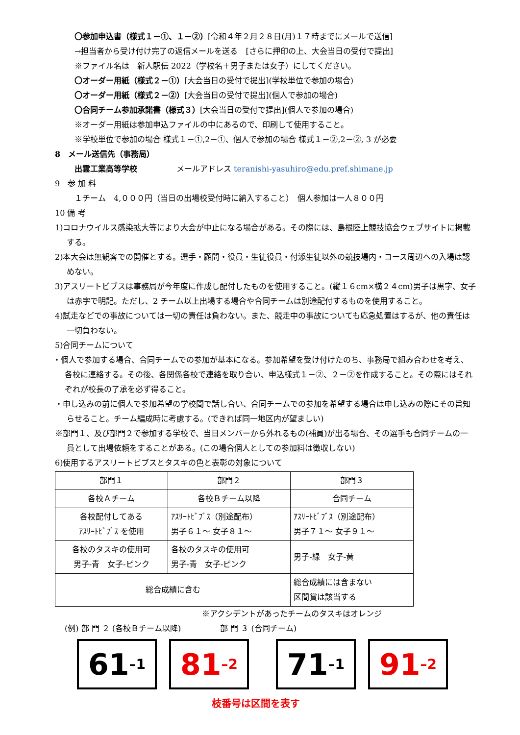〇参加申込書（様式１－①、１－②）[令和４年２月２８日(月)１７時までにメールで送信]
→担当者から受け付け完了の返信メールを送る　[さらに押印の上、大会当日の受付で提出]
※ファイル名は　新人駅伝 2022（学校名＋男子または女子）にしてください。
〇オーダー用紙（様式２－①）[大会当日の受付で提出](学校単位で参加の場合)
〇オーダー用紙（様式２－②）[大会当日の受付で提出](個人で参加の場合)
〇合同チーム参加承諾書（様式３）[大会当日の受付で提出](個人で参加の場合)
※オーダー用紙は参加申込ファイルの中にあるので、印刷して使用すること。
※学校単位で参加の場合 様式１－①,2－①、個人で参加の場合 様式１－②,2－②, 3 が必要
8　メール送信先（事務局）
出雲工業高等学校　　　　　メールアドレス teranishi-yasuhiro@edu.pref.shimane.jp
9　参 加 料
１チーム　4,０００円（当日の出場校受付時に納入すること）　個人参加は一人８００円
10 備 考
1)コロナウイルス感染拡大等により大会が中止になる場合がある。その際には、島根陸上競技協会ウェブサイトに掲載する。
2)本大会は無観客での開催とする。選手・顧問・役員・生徒役員・付添生徒以外の競技場内・コース周辺への入場は認めない。
3)アスリートビブスは事務局が今年度に作成し配付したものを使用すること。(縦１６cm×横２４cm)男子は黒字、女子は赤字で明記。ただし、2 チーム以上出場する場合や合同チームは別途配付するものを使用すること。
4)試走などでの事故については一切の責任は負わない。また、競走中の事故についても応急処置はするが、他の責任は一切負わない。
5)合同チームについて
・個人で参加する場合、合同チームでの参加が基本になる。参加希望を受け付けたのち、事務局で組み合わせを考え、各校に連絡する。その後、各関係各校で連絡を取り合い、申込様式１－②、２－②を作成すること。その際にはそれぞれが校長の了承を必ず得ること。
・申し込みの前に個人で参加希望の学校間で話し合い、合同チームでの参加を希望する場合は申し込みの際にその旨知らせること。チーム編成時に考慮する。(できれば同一地区内が望ましい)
※部門１、及び部門２で参加する学校で、当日メンバーから外れるもの(補員)が出る場合、その選手も合同チームの一員として出場依頼をすることがある。(この場合個人としての参加料は徴収しない)
6)使用するアスリートビブスとタスキの色と表彰の対象について
| 部門１ | 部門２ | 部門３ |
| 各校Ａチーム | 各校Ｂチーム以降 | 合同チーム |
| 各校配付してある ｱｽﾘｰﾄﾋﾞﾌﾞｽ を使用 | ｱｽﾘｰﾄﾋﾞﾌﾞｽ（別途配布） 男子６１～ 女子８１～ | ｱｽﾘｰﾄﾋﾞﾌﾞｽ（別途配布） 男子７１～ 女子９１～ |
| 各校のタスキの使用可 男子-青 女子-ピンク | 各校のタスキの使用可 男子-青 女子-ピンク | 男子-緑 女子-黄 |
| 総合成績に含む | | 総合成績には含まない 区間賞は該当する |
※アクシデントがあったチームのタスキはオレンジ
(例) 部 門 ２ (各校Ｂチーム以降)　　　　　部 門 ３ (合同チーム)
61 –1
81 –2
71 –1
91 –2
枝番号は区間を表す